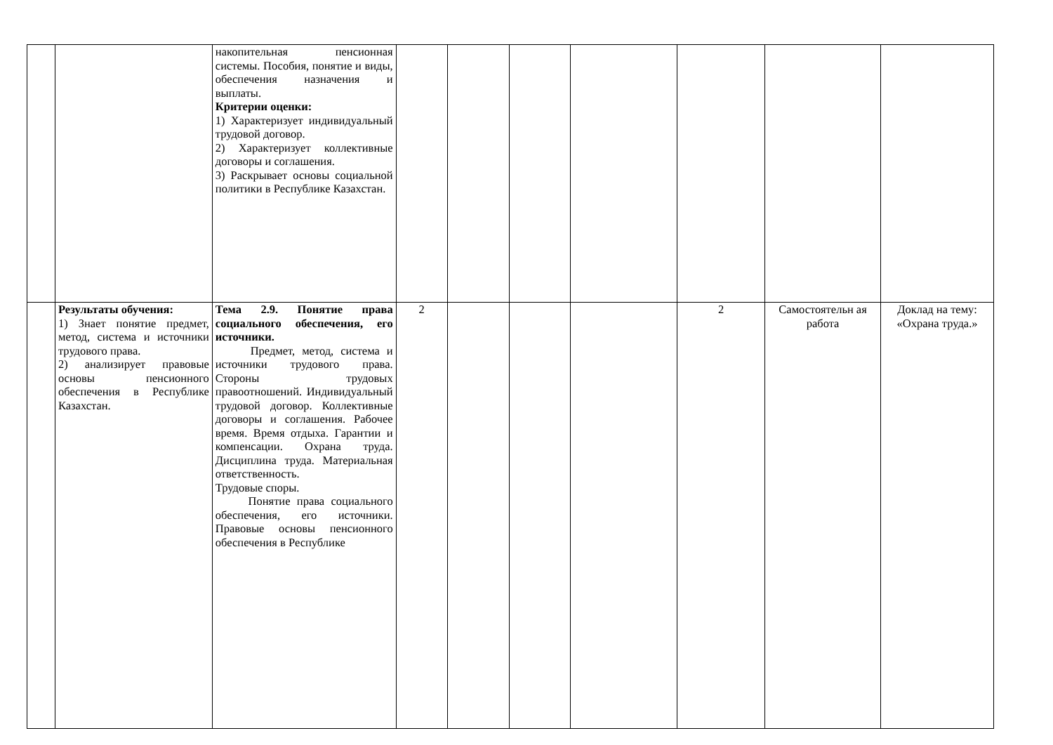| | | накопительная пенсионная системы. Пособия, понятие и виды, обеспечения назначения и выплаты. Критерии оценки: 1) Характеризует индивидуальный трудовой договор. 2) Характеризует коллективные договоры и соглашения. 3) Раскрывает основы социальной политики в Республике Казахстан. | | | | | | | |
| | Результаты обучения: 1) Знает понятие предмет, метод, система и источники трудового права. 2) анализирует правовые основы пенсионного обеспечения в Республике Казахстан. | Тема 2.9. Понятие права социального обеспечения, его источники. Предмет, метод, система и источники трудового права. Стороны трудовых правоотношений. Индивидуальный трудовой договор. Коллективные договоры и соглашения. Рабочее время. Время отдыха. Гарантии и компенсации. Охрана труда. Дисциплина труда. Материальная ответственность. Трудовые споры. Понятие права социального обеспечения, его источники. Правовые основы пенсионного обеспечения в Республике | 2 | | | | 2 | Самостоятельн ая работа | Доклад на тему: «Охрана труда.» |